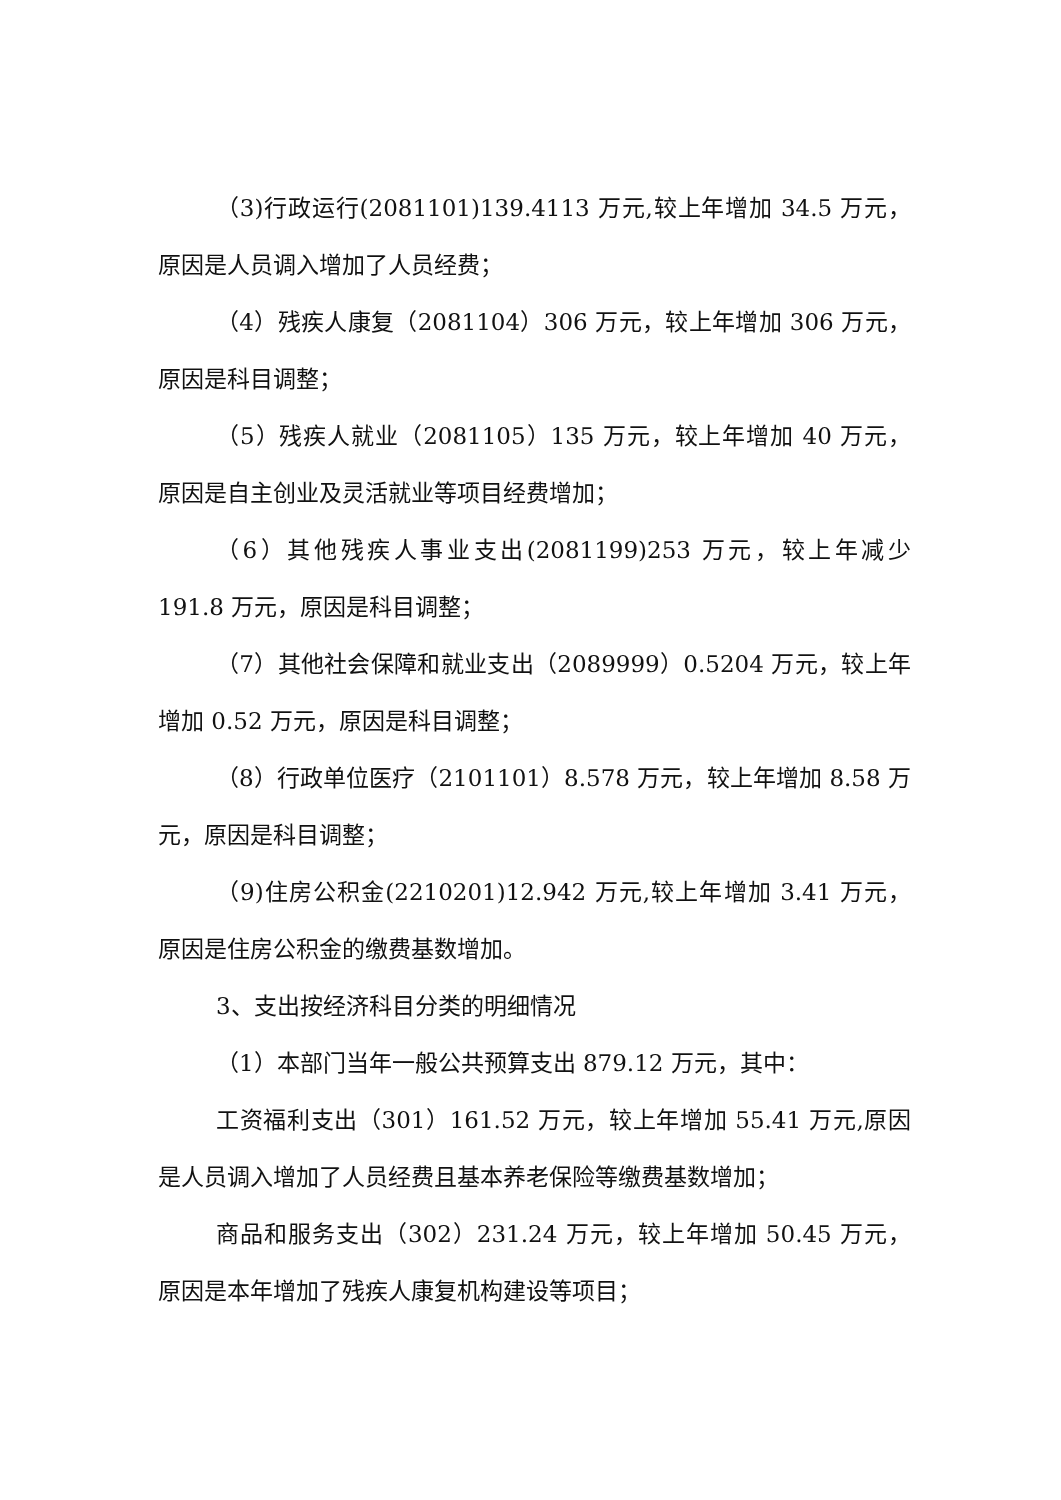（3)行政运行(2081101)139.4113 万元,较上年增加 34.5 万元，原因是人员调入增加了人员经费；
（4）残疾人康复（2081104）306 万元，较上年增加 306 万元，原因是科目调整；
（5）残疾人就业（2081105）135 万元，较上年增加 40 万元，原因是自主创业及灵活就业等项目经费增加；
（6）其他残疾人事业支出(2081199)253 万元，较上年减少 191.8 万元，原因是科目调整；
（7）其他社会保障和就业支出（2089999）0.5204 万元，较上年增加 0.52 万元，原因是科目调整；
（8）行政单位医疗（2101101）8.578 万元，较上年增加 8.58 万元，原因是科目调整；
（9)住房公积金(2210201)12.942 万元,较上年增加 3.41 万元，原因是住房公积金的缴费基数增加。
3、支出按经济科目分类的明细情况
（1）本部门当年一般公共预算支出 879.12 万元，其中：
工资福利支出（301）161.52 万元，较上年增加 55.41 万元,原因是人员调入增加了人员经费且基本养老保险等缴费基数增加；
商品和服务支出（302）231.24 万元，较上年增加 50.45 万元，原因是本年增加了残疾人康复机构建设等项目；